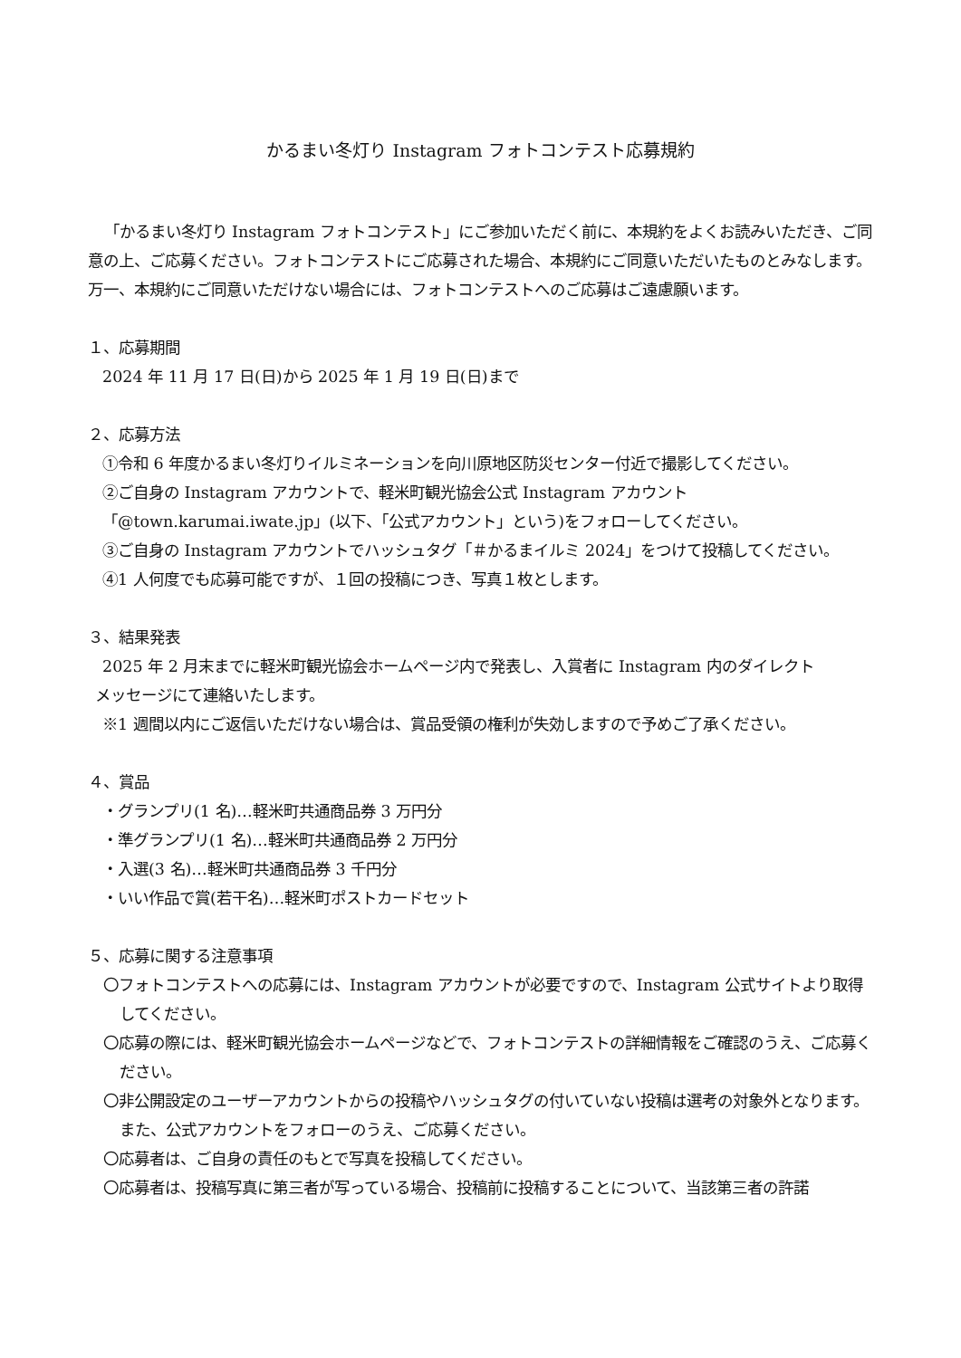かるまい冬灯り Instagram フォトコンテスト応募規約
「かるまい冬灯り Instagram フォトコンテスト」にご参加いただく前に、本規約をよくお読みいただき、ご同意の上、ご応募ください。フォトコンテストにご応募された場合、本規約にご同意いただいたものとみなします。万一、本規約にご同意いただけない場合には、フォトコンテストへのご応募はご遠慮願います。
１、応募期間
2024 年 11 月 17 日(日)から 2025 年 1 月 19 日(日)まで
２、応募方法
①令和 6 年度かるまい冬灯りイルミネーションを向川原地区防災センター付近で撮影してください。
②ご自身の Instagram アカウントで、軽米町観光協会公式 Instagram アカウント
「@town.karumai.iwate.jp」(以下、「公式アカウント」という)をフォローしてください。
③ご自身の Instagram アカウントでハッシュタグ「＃かるまイルミ 2024」をつけて投稿してください。
④1 人何度でも応募可能ですが、１回の投稿につき、写真１枚とします。
３、結果発表
2025 年 2 月末までに軽米町観光協会ホームページ内で発表し、入賞者に Instagram 内のダイレクト
メッセージにて連絡いたします。
※1 週間以内にご返信いただけない場合は、賞品受領の権利が失効しますので予めご了承ください。
４、賞品
・グランプリ(1 名)…軽米町共通商品券 3 万円分
・準グランプリ(1 名)…軽米町共通商品券 2 万円分
・入選(3 名)…軽米町共通商品券 3 千円分
・いい作品で賞(若干名)…軽米町ポストカードセット
５、応募に関する注意事項
〇フォトコンテストへの応募には、Instagram アカウントが必要ですので、Instagram 公式サイトより取得してください。
〇応募の際には、軽米町観光協会ホームページなどで、フォトコンテストの詳細情報をご確認のうえ、ご応募ください。
〇非公開設定のユーザーアカウントからの投稿やハッシュタグの付いていない投稿は選考の対象外となります。また、公式アカウントをフォローのうえ、ご応募ください。
〇応募者は、ご自身の責任のもとで写真を投稿してください。
〇応募者は、投稿写真に第三者が写っている場合、投稿前に投稿することについて、当該第三者の許諾